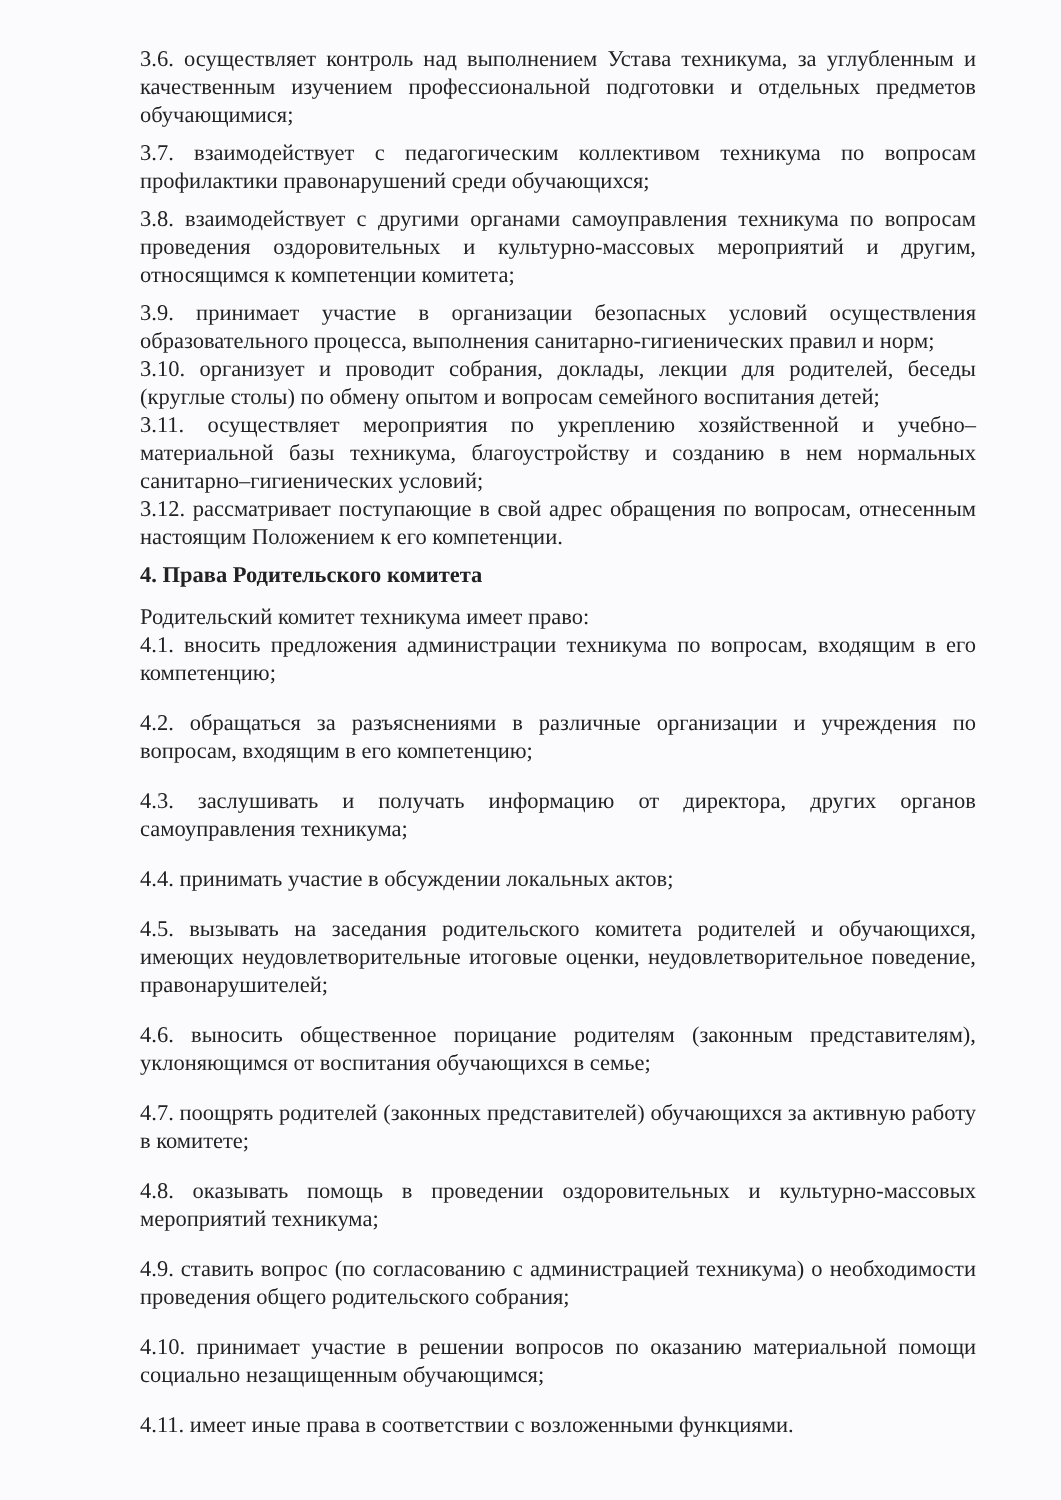3.6. осуществляет контроль над выполнением Устава техникума, за углубленным и качественным изучением профессиональной подготовки и отдельных предметов обучающимися;
3.7. взаимодействует с педагогическим коллективом техникума по вопросам профилактики правонарушений среди обучающихся;
3.8. взаимодействует с другими органами самоуправления техникума по вопросам проведения оздоровительных и культурно-массовых мероприятий и другим, относящимся к компетенции комитета;
3.9. принимает участие в организации безопасных условий осуществления образовательного процесса, выполнения санитарно-гигиенических правил и норм;
3.10. организует и проводит собрания, доклады, лекции для родителей, беседы (круглые столы) по обмену опытом и вопросам семейного воспитания детей;
3.11. осуществляет мероприятия по укреплению хозяйственной и учебно–материальной базы техникума, благоустройству и созданию в нем нормальных санитарно–гигиенических условий;
3.12. рассматривает поступающие в свой адрес обращения по вопросам, отнесенным настоящим Положением к его компетенции.
4. Права Родительского комитета
Родительский комитет техникума имеет право:
4.1. вносить предложения администрации техникума по вопросам, входящим в его компетенцию;
4.2. обращаться за разъяснениями в различные организации и учреждения по вопросам, входящим в его компетенцию;
4.3. заслушивать и получать информацию от директора, других органов самоуправления техникума;
4.4. принимать участие в обсуждении локальных актов;
4.5. вызывать на заседания родительского комитета родителей и обучающихся, имеющих неудовлетворительные итоговые оценки, неудовлетворительное поведение, правонарушителей;
4.6. выносить общественное порицание родителям (законным представителям), уклоняющимся от воспитания обучающихся в семье;
4.7. поощрять родителей (законных представителей) обучающихся за активную работу в комитете;
4.8. оказывать помощь в проведении оздоровительных и культурно-массовых мероприятий техникума;
4.9. ставить вопрос (по согласованию с администрацией техникума) о необходимости проведения общего родительского собрания;
4.10. принимает участие в решении вопросов по оказанию материальной помощи социально незащищенным обучающимся;
4.11. имеет иные права в соответствии с возложенными функциями.